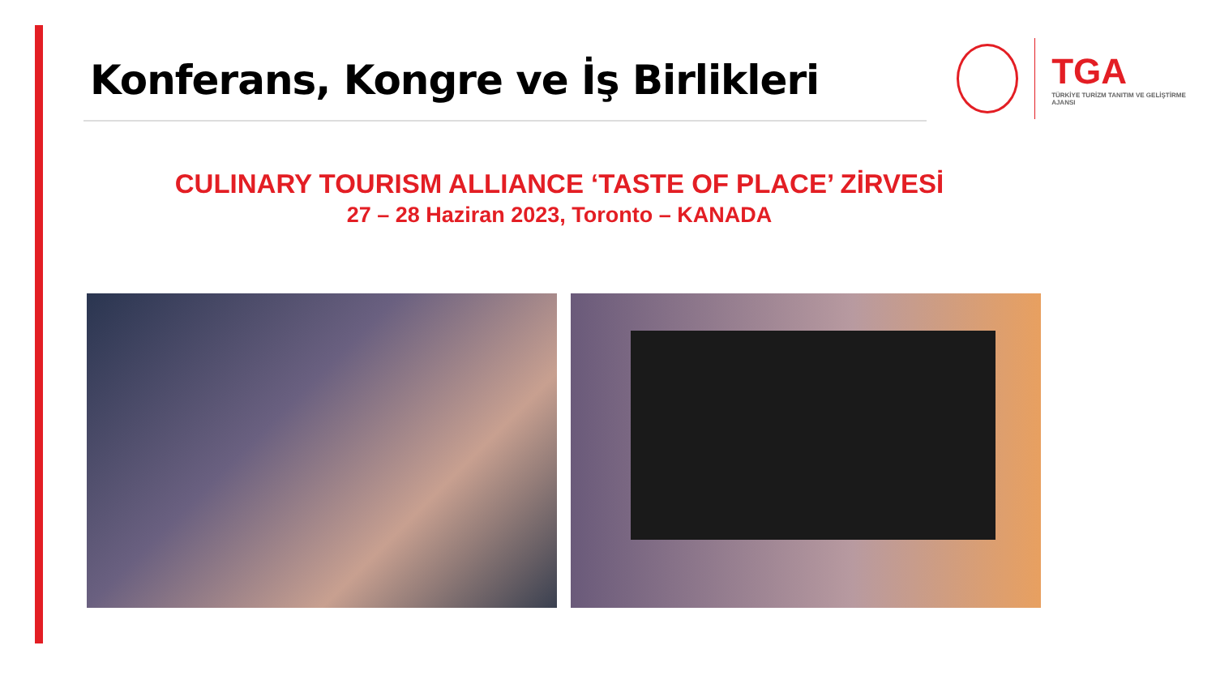Konferans, Kongre ve İş Birlikleri
TGA
TÜRKİYE TURİZM TANITIM VE GELİŞTİRME AJANSI
CULINARY TOURISM ALLIANCE ‘TASTE OF PLACE’ ZİRVESİ
27 – 28 Haziran 2023, Toronto – KANADA